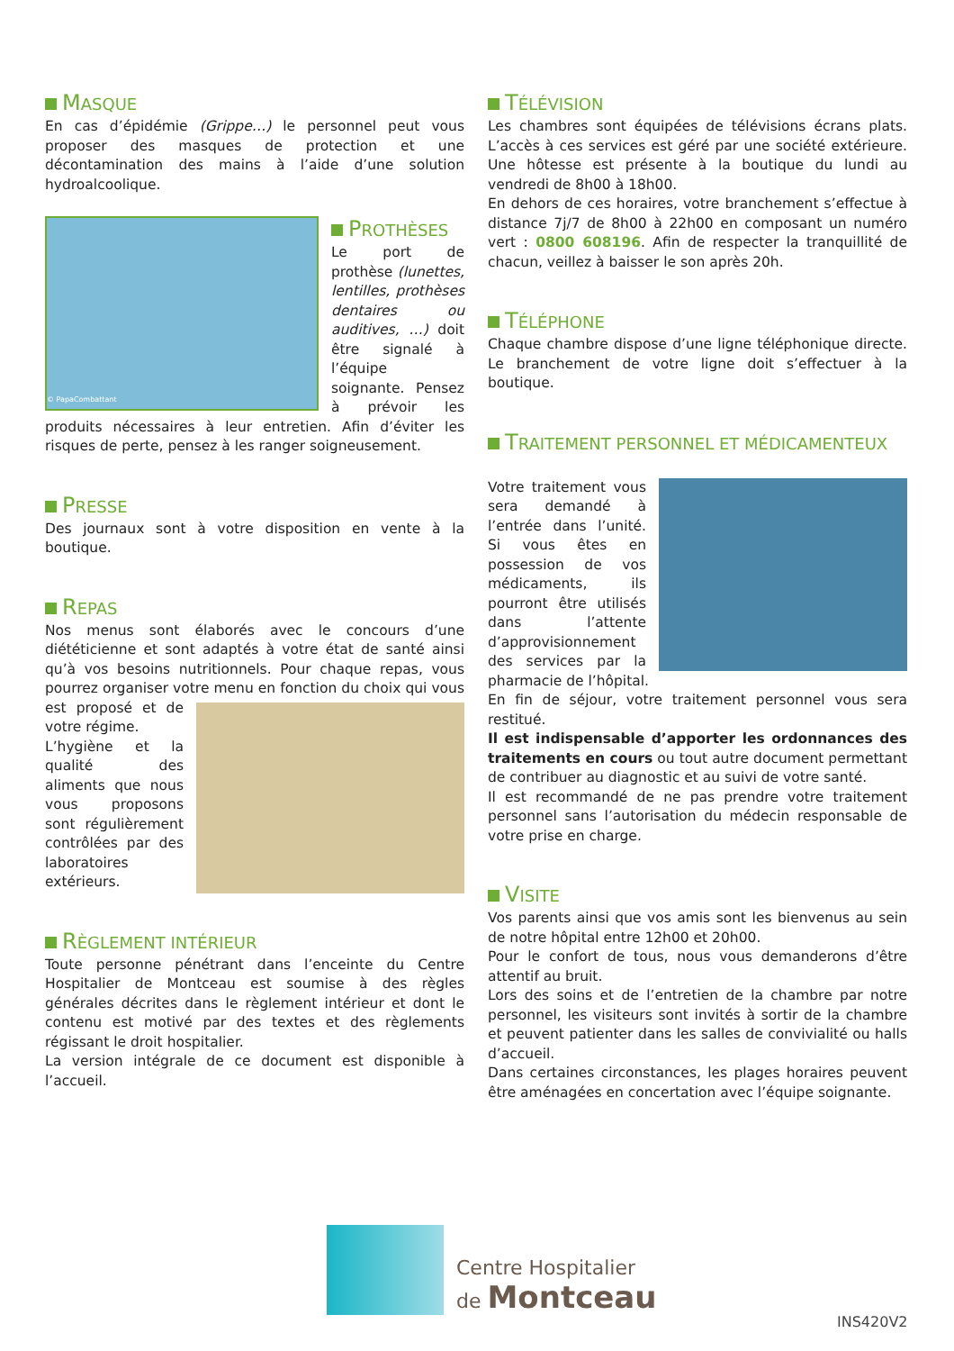MASQUE
En cas d’épidémie (Grippe…) le personnel peut vous proposer des masques de protection et une décontamination des mains à l’aide d’une solution hydroalcoolique.
© PapaCombattant
PROTHÈSES
Le port de prothèse (lunettes, lentilles, prothèses dentaires ou auditives, …) doit être signalé à l’équipe soignante. Pensez à prévoir les produits nécessaires à leur entretien. Afin d’éviter les risques de perte, pensez à les ranger soigneusement.
PRESSE
Des journaux sont à votre disposition en vente à la boutique.
REPAS
Nos menus sont élaborés avec le concours d’une diététicienne et sont adaptés à votre état de santé ainsi qu’à vos besoins nutritionnels. Pour chaque repas, vous pourrez organiser votre menu en fonction du choix qui vous est proposé et de votre régime.
L’hygiène et la qualité des aliments que nous vous proposons sont régulièrement contrôlées par des laboratoires extérieurs.
RÈGLEMENT INTÉRIEUR
Toute personne pénétrant dans l’enceinte du Centre Hospitalier de Montceau est soumise à des règles générales décrites dans le règlement intérieur et dont le contenu est motivé par des textes et des règlements régissant le droit hospitalier.
La version intégrale de ce document est disponible à l’accueil.
TÉLÉVISION
Les chambres sont équipées de télévisions écrans plats. L’accès à ces services est géré par une société extérieure. Une hôtesse est présente à la boutique du lundi au vendredi de 8h00 à 18h00.
En dehors de ces horaires, votre branchement s’effectue à distance 7j/7 de 8h00 à 22h00 en composant un numéro vert : 0800 608196. Afin de respecter la tranquillité de chacun, veillez à baisser le son après 20h.
TÉLÉPHONE
Chaque chambre dispose d’une ligne téléphonique directe. Le branchement de votre ligne doit s’effectuer à la boutique.
TRAITEMENT PERSONNEL ET MÉDICAMENTEUX
Votre traitement vous sera demandé à l’entrée dans l’unité. Si vous êtes en possession de vos médicaments, ils pourront être utilisés dans l’attente d’approvisionnement des services par la pharmacie de l’hôpital.
En fin de séjour, votre traitement personnel vous sera restitué.
Il est indispensable d’apporter les ordonnances des traitements en cours ou tout autre document permettant de contribuer au diagnostic et au suivi de votre santé.
Il est recommandé de ne pas prendre votre traitement personnel sans l’autorisation du médecin responsable de votre prise en charge.
VISITE
Vos parents ainsi que vos amis sont les bienvenus au sein de notre hôpital entre 12h00 et 20h00.
Pour le confort de tous, nous vous demanderons d’être attentif au bruit.
Lors des soins et de l’entretien de la chambre par notre personnel, les visiteurs sont invités à sortir de la chambre et peuvent patienter dans les salles de convivialité ou halls d’accueil.
Dans certaines circonstances, les plages horaires peuvent être aménagées en concertation avec l’équipe soignante.
Centre Hospitalier
de Montceau
INS420V2